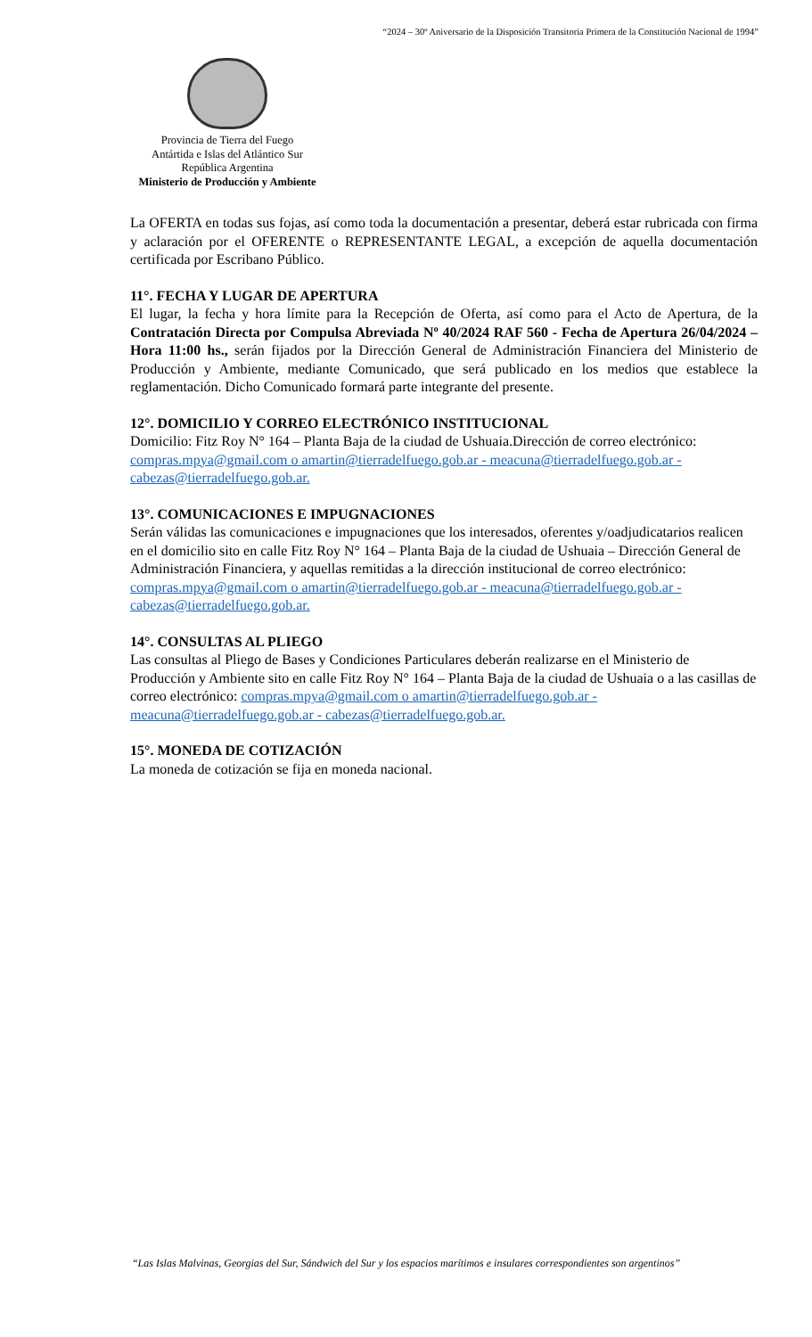“2024 – 30º Aniversario de la Disposición Transitoria Primera de la Constitución Nacional de 1994”
Provincia de Tierra del Fuego
Antártida e Islas del Atlántico Sur
República Argentina
Ministerio de Producción y Ambiente
La OFERTA en todas sus fojas, así como toda la documentación a presentar, deberá estar rubricada con firma y aclaración por el OFERENTE o REPRESENTANTE LEGAL, a excepción de aquella documentación certificada por Escribano Público.
11°. FECHA Y LUGAR DE APERTURA
El lugar, la fecha y hora límite para la Recepción de Oferta, así como para el Acto de Apertura, de la Contratación Directa por Compulsa Abreviada Nº 40/2024 RAF 560 - Fecha de Apertura 26/04/2024 – Hora 11:00 hs., serán fijados por la Dirección General de Administración Financiera del Ministerio de Producción y Ambiente, mediante Comunicado, que será publicado en los medios que establece la reglamentación. Dicho Comunicado formará parte integrante del presente.
12°. DOMICILIO Y CORREO ELECTRÓNICO INSTITUCIONAL
Domicilio: Fitz Roy N° 164 – Planta Baja de la ciudad de Ushuaia.Dirección de correo electrónico: compras.mpya@gmail.com o amartin@tierradelfuego.gob.ar - meacuna@tierradelfuego.gob.ar - cabezas@tierradelfuego.gob.ar.
13°. COMUNICACIONES E IMPUGNACIONES
Serán válidas las comunicaciones e impugnaciones que los interesados, oferentes y/oadjudicatarios realicen en el domicilio sito en calle Fitz Roy N° 164 – Planta Baja de la ciudad de Ushuaia – Dirección General de Administración Financiera, y aquellas remitidas a la dirección institucional de correo electrónico: compras.mpya@gmail.com o amartin@tierradelfuego.gob.ar - meacuna@tierradelfuego.gob.ar - cabezas@tierradelfuego.gob.ar.
14°. CONSULTAS AL PLIEGO
Las consultas al Pliego de Bases y Condiciones Particulares deberán realizarse en el Ministerio de Producción y Ambiente sito en calle Fitz Roy N° 164 – Planta Baja de la ciudad de Ushuaia o a las casillas de correo electrónico: compras.mpya@gmail.com o amartin@tierradelfuego.gob.ar - meacuna@tierradelfuego.gob.ar - cabezas@tierradelfuego.gob.ar.
15°. MONEDA DE COTIZACIÓN
La moneda de cotización se fija en moneda nacional.
“Las Islas Malvinas, Georgias del Sur, Sándwich del Sur y los espacios marítimos e insulares correspondientes son argentinos”